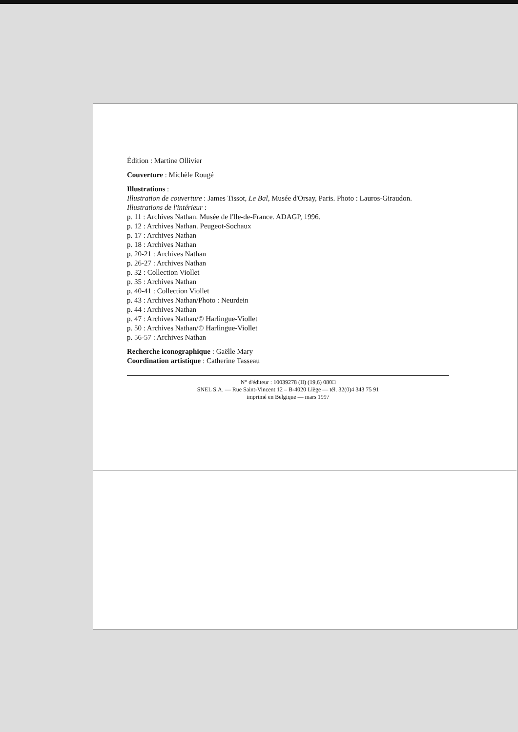Édition : Martine Ollivier
Couverture : Michèle Rougé
Illustrations :
Illustration de couverture : James Tissot, Le Bal, Musée d'Orsay, Paris. Photo : Lauros-Giraudon.
Illustrations de l'intérieur :
p. 11 : Archives Nathan. Musée de l'Ile-de-France. ADAGP, 1996.
p. 12 : Archives Nathan. Peugeot-Sochaux
p. 17 : Archives Nathan
p. 18 : Archives Nathan
p. 20-21 : Archives Nathan
p. 26-27 : Archives Nathan
p. 32 : Collection Viollet
p. 35 : Archives Nathan
p. 40-41 : Collection Viollet
p. 43 : Archives Nathan/Photo : Neurdein
p. 44 : Archives Nathan
p. 47 : Archives Nathan/© Harlingue-Viollet
p. 50 : Archives Nathan/© Harlingue-Viollet
p. 56-57 : Archives Nathan
Recherche iconographique : Gaëlle Mary
Coordination artistique : Catherine Tasseau
N° d'éditeur : 10039278 (II) (19,6) 080□
SNEL S.A. — Rue Saint-Vincent 12 – B-4020 Liège — tél. 32(0)4 343 75 91
imprimé en Belgique — mars 1997